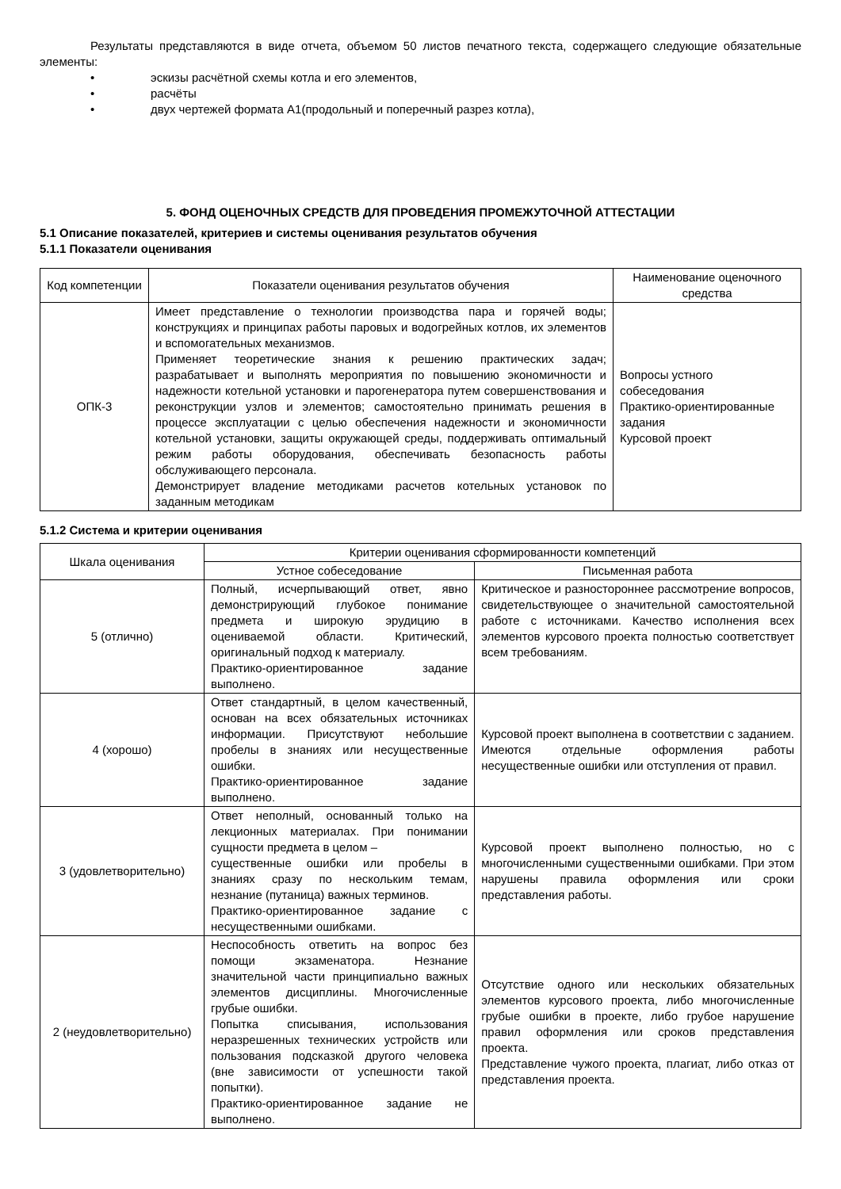Результаты представляются в виде отчета, объемом 50 листов печатного текста, содержащего следующие обязательные элементы:
• эскизы расчётной схемы котла и его элементов,
• расчёты
• двух чертежей формата А1(продольный и поперечный разрез котла),
5. ФОНД ОЦЕНОЧНЫХ СРЕДСТВ ДЛЯ ПРОВЕДЕНИЯ ПРОМЕЖУТОЧНОЙ АТТЕСТАЦИИ
5.1 Описание показателей, критериев и системы оценивания результатов обучения
5.1.1 Показатели оценивания
| Код компетенции | Показатели оценивания результатов обучения | Наименование оценочного средства |
| --- | --- | --- |
| ОПК-3 | Имеет представление о технологии производства пара и горячей воды; конструкциях и принципах работы паровых и водогрейных котлов, их элементов и вспомогательных механизмов. Применяет теоретические знания к решению практических задач; разрабатывает и выполнять мероприятия по повышению экономичности и надежности котельной установки и парогенератора путем совершенствования и реконструкции узлов и элементов; самостоятельно принимать решения в процессе эксплуатации с целью обеспечения надежности и экономичности котельной установки, защиты окружающей среды, поддерживать оптимальный режим работы оборудования, обеспечивать безопасность работы обслуживающего персонала. Демонстрирует владение методиками расчетов котельных установок по заданным методикам | Вопросы устного собеседования Практико-ориентированные задания Курсовой проект |
5.1.2 Система и критерии оценивания
| Шкала оценивания | Критерии оценивания сформированности компетенций | |
| --- | --- | --- |
| | Устное собеседование | Письменная работа |
| 5 (отлично) | Полный, исчерпывающий ответ, явно демонстрирующий глубокое понимание предмета и широкую эрудицию в оцениваемой области. Критический, оригинальный подход к материалу. Практико-ориентированное задание выполнено. | Критическое и разностороннее рассмотрение вопросов, свидетельствующее о значительной самостоятельной работе с источниками. Качество исполнения всех элементов курсового проекта полностью соответствует всем требованиям. |
| 4 (хорошо) | Ответ стандартный, в целом качественный, основан на всех обязательных источниках информации. Присутствуют небольшие пробелы в знаниях или несущественные ошибки. Практико-ориентированное задание выполнено. | Курсовой проект выполнена в соответствии с заданием. Имеются отдельные оформления работы несущественные ошибки или отступления от правил. |
| 3 (удовлетворительно) | Ответ неполный, основанный только на лекционных материалах. При понимании сущности предмета в целом – существенные ошибки или пробелы в знаниях сразу по нескольким темам, незнание (путаница) важных терминов. Практико-ориентированное задание с несущественными ошибками. | Курсовой проект выполнено полностью, но с многочисленными существенными ошибками. При этом нарушены правила оформления или сроки представления работы. |
| 2 (неудовлетворительно) | Неспособность ответить на вопрос без помощи экзаменатора. Незнание значительной части принципиально важных элементов дисциплины. Многочисленные грубые ошибки. Попытка списывания, использования неразрешенных технических устройств или пользования подсказкой другого человека (вне зависимости от успешности такой попытки). Практико-ориентированное задание не выполнено. | Отсутствие одного или нескольких обязательных элементов курсового проекта, либо многочисленные грубые ошибки в проекте, либо грубое нарушение правил оформления или сроков представления проекта. Представление чужого проекта, плагиат, либо отказ от представления проекта. |